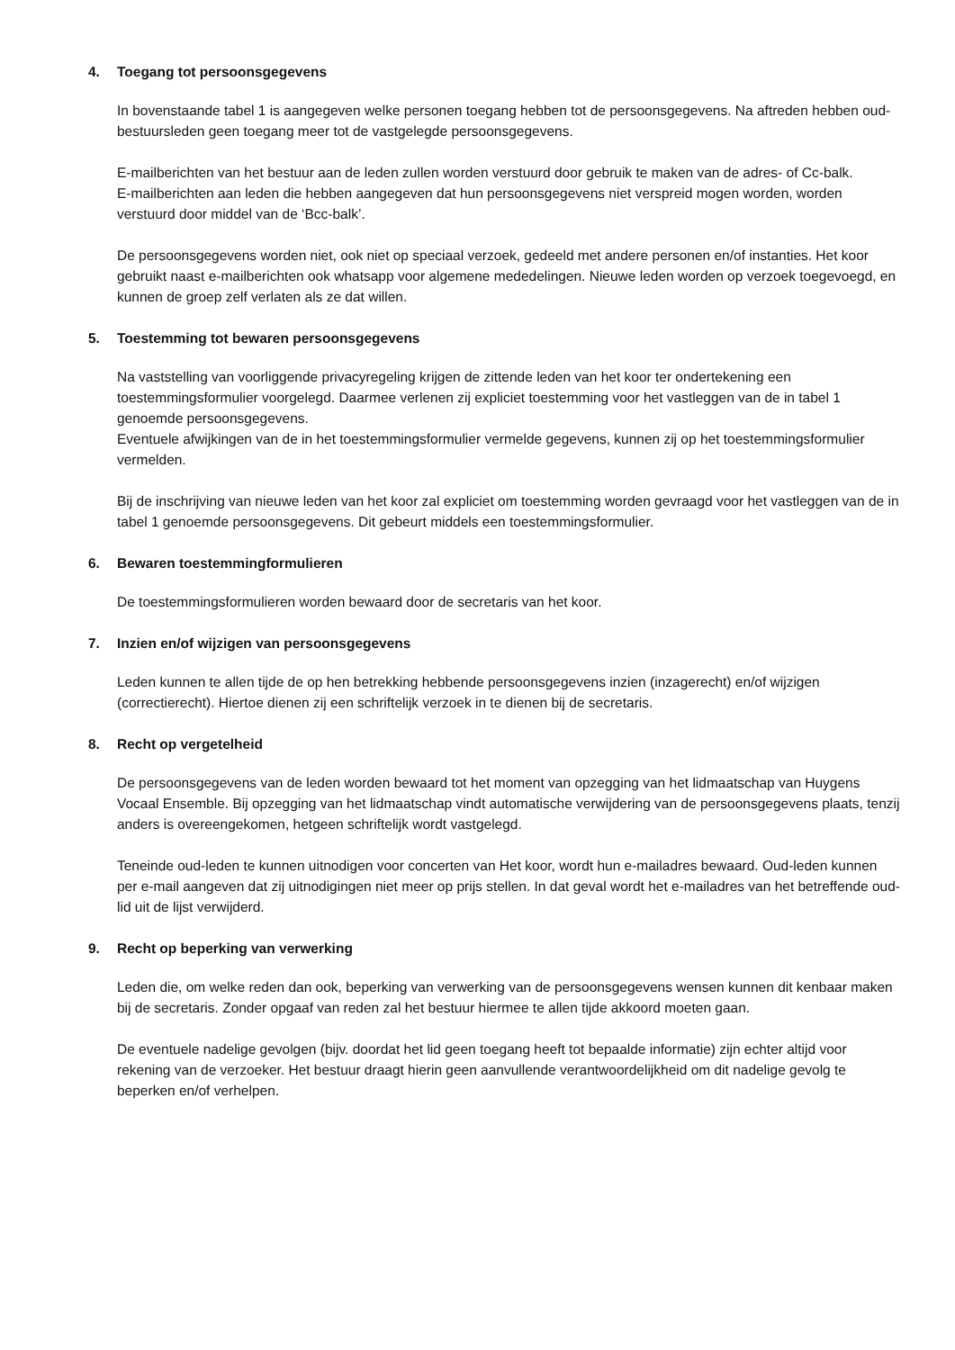4. Toegang tot persoonsgegevens
In bovenstaande tabel 1 is aangegeven welke personen toegang hebben tot de persoonsgegevens. Na aftreden hebben oud-bestuursleden geen toegang meer tot de vastgelegde persoonsgegevens.
E-mailberichten van het bestuur aan de leden zullen worden verstuurd door gebruik te maken van de adres- of Cc-balk.
E-mailberichten aan leden die hebben aangegeven dat hun persoonsgegevens niet verspreid mogen worden, worden verstuurd door middel van de ‘Bcc-balk’.
De persoonsgegevens worden niet, ook niet op speciaal verzoek, gedeeld met andere personen en/of instanties. Het koor gebruikt naast e-mailberichten ook whatsapp voor algemene mededelingen. Nieuwe leden worden op verzoek toegevoegd, en kunnen de groep zelf verlaten als ze dat willen.
5. Toestemming tot bewaren persoonsgegevens
Na vaststelling van voorliggende privacyregeling krijgen de zittende leden van het koor ter ondertekening een toestemmingsformulier voorgelegd. Daarmee verlenen zij expliciet toestemming voor het vastleggen van de in tabel 1 genoemde persoonsgegevens.
Eventuele afwijkingen van de in het toestemmingsformulier vermelde gegevens, kunnen zij op het toestemmingsformulier vermelden.
Bij de inschrijving van nieuwe leden van het koor zal expliciet om toestemming worden gevraagd voor het vastleggen van de in tabel 1 genoemde persoonsgegevens. Dit gebeurt middels een toestemmingsformulier.
6. Bewaren toestemmingformulieren
De toestemmingsformulieren worden bewaard door de secretaris van het koor.
7. Inzien en/of wijzigen van persoonsgegevens
Leden kunnen te allen tijde de op hen betrekking hebbende persoonsgegevens inzien (inzagerecht) en/of wijzigen (correctierecht). Hiertoe dienen zij een schriftelijk verzoek in te dienen bij de secretaris.
8. Recht op vergetelheid
De persoonsgegevens van de leden worden bewaard tot het moment van opzegging van het lidmaatschap van Huygens Vocaal Ensemble. Bij opzegging van het lidmaatschap vindt automatische verwijdering van de persoonsgegevens plaats, tenzij anders is overeengekomen, hetgeen schriftelijk wordt vastgelegd.
Teneinde oud-leden te kunnen uitnodigen voor concerten van Het koor, wordt hun e-mailadres bewaard. Oud-leden kunnen per e-mail aangeven dat zij uitnodigingen niet meer op prijs stellen. In dat geval wordt het e-mailadres van het betreffende oud-lid uit de lijst verwijderd.
9. Recht op beperking van verwerking
Leden die, om welke reden dan ook, beperking van verwerking van de persoonsgegevens wensen kunnen dit kenbaar maken bij de secretaris. Zonder opgaaf van reden zal het bestuur hiermee te allen tijde akkoord moeten gaan.
De eventuele nadelige gevolgen (bijv. doordat het lid geen toegang heeft tot bepaalde informatie) zijn echter altijd voor rekening van de verzoeker. Het bestuur draagt hierin geen aanvullende verantwoordelijkheid om dit nadelige gevolg te beperken en/of verhelpen.